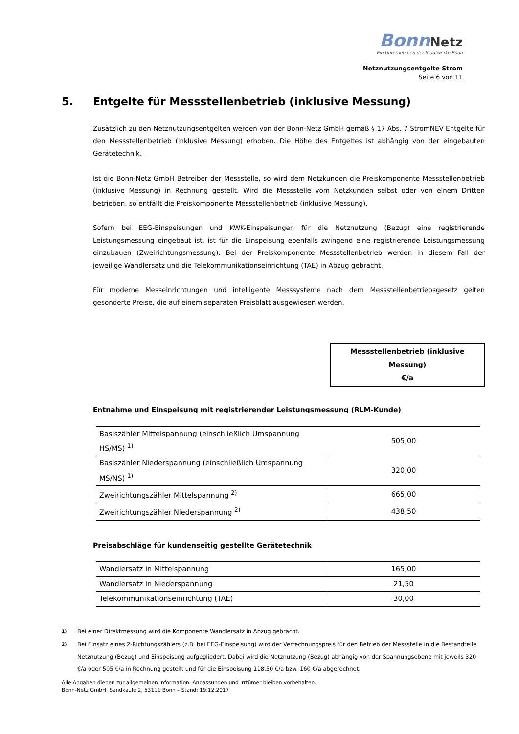Bonn Netz
Ein Unternehmen der Stadtwerke Bonn
Netznutzungsentgelte Strom
Seite 6 von 11
5. Entgelte für Messstellenbetrieb (inklusive Messung)
Zusätzlich zu den Netznutzungsentgelten werden von der Bonn-Netz GmbH gemäß § 17 Abs. 7 StromNEV Entgelte für den Messstellenbetrieb (inklusive Messung) erhoben. Die Höhe des Entgeltes ist abhängig von der eingebauten Gerätetechnik.
Ist die Bonn-Netz GmbH Betreiber der Messstelle, so wird dem Netzkunden die Preiskomponente Messstellenbetrieb (inklusive Messung) in Rechnung gestellt. Wird die Messstelle vom Netzkunden selbst oder von einem Dritten betrieben, so entfällt die Preiskomponente Messstellenbetrieb (inklusive Messung).
Sofern bei EEG-Einspeisungen und KWK-Einspeisungen für die Netznutzung (Bezug) eine registrierende Leistungsmessung eingebaut ist, ist für die Einspeisung ebenfalls zwingend eine registrierende Leistungsmessung einzubauen (Zweirichtungsmessung). Bei der Preiskomponente Messstellenbetrieb werden in diesem Fall der jeweilige Wandlersatz und die Telekommunikationseinrichtung (TAE) in Abzug gebracht.
Für moderne Messeinrichtungen und intelligente Messsysteme nach dem Messstellenbetriebsgesetz gelten gesonderte Preise, die auf einem separaten Preisblatt ausgewiesen werden.
Messstellenbetrieb (inklusive Messung)
€/a
Entnahme und Einspeisung mit registrierender Leistungsmessung (RLM-Kunde)
| Basiszähler Mittelspannung (einschließlich Umspannung HS/MS) <sup>1)</sup> | 505,00 |
| Basiszähler Niederspannung (einschließlich Umspannung MS/NS) <sup>1)</sup> | 320,00 |
| Zweirichtungszähler Mittelspannung <sup>2)</sup> | 665,00 |
| Zweirichtungszähler Niederspannung <sup>2)</sup> | 438,50 |
Preisabschläge für kundenseitig gestellte Gerätetechnik
| Wandlersatz in Mittelspannung | 165,00 |
| Wandlersatz in Niederspannung | 21,50 |
| Telekommunikationseinrichtung (TAE) | 30,00 |
<sup>1)</sup> Bei einer Direktmessung wird die Komponente Wandlersatz in Abzug gebracht.
<sup>2)</sup> Bei Einsatz eines 2-Richtungszählers (z.B. bei EEG-Einspeisung) wird der Verrechnungspreis für den Betrieb der Messstelle in die Bestandteile Netznutzung (Bezug) und Einspeisung aufgegliedert. Dabei wird die Netznutzung (Bezug) abhängig von der Spannungsebene mit jeweils 320 €/a oder 505 €/a in Rechnung gestellt und für die Einspeisung 118,50 €/a bzw. 160 €/a abgerechnet.
Alle Angaben dienen zur allgemeinen Information. Anpassungen und Irrtümer bleiben vorbehalten.
Bonn-Netz GmbH, Sandkaule 2, 53111 Bonn – Stand: 19.12.2017